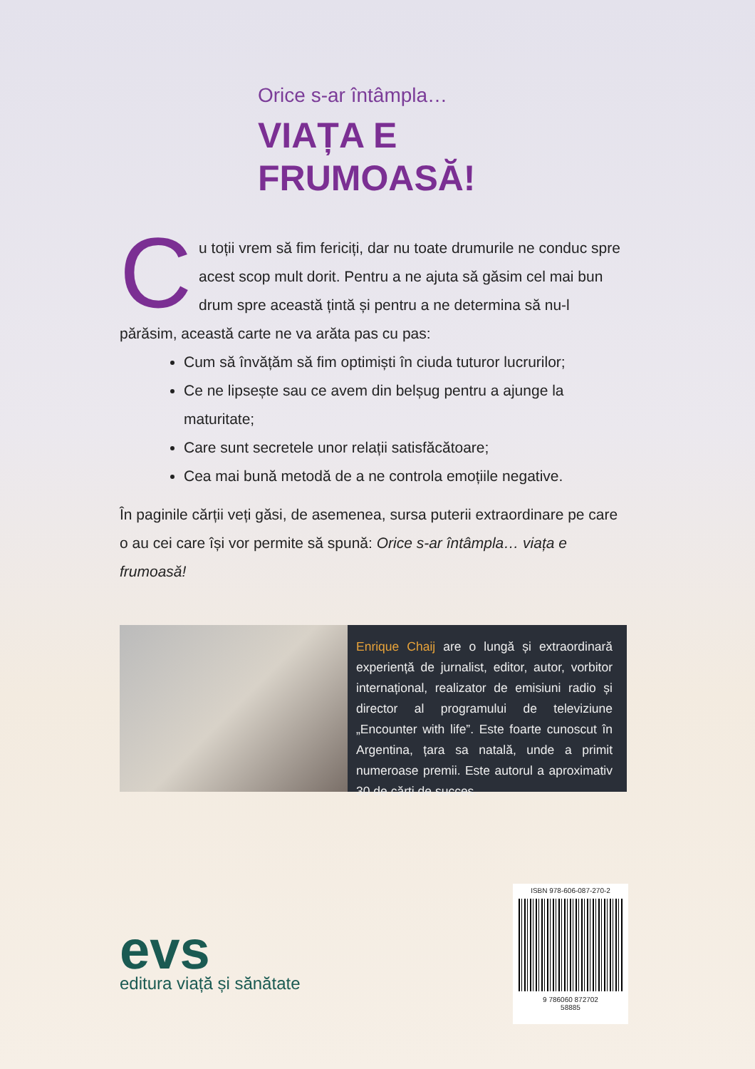Orice s-ar întâmpla…
VIAȚA E
FRUMOASĂ!
Cu toții vrem să fim fericiți, dar nu toate drumurile ne conduc spre acest scop mult dorit. Pentru a ne ajuta să găsim cel mai bun drum spre această țintă și pentru a ne determina să nu-l părăsim, această carte ne va arăta pas cu pas:
Cum să învățăm să fim optimiști în ciuda tuturor lucrurilor;
Ce ne lipsește sau ce avem din belșug pentru a ajunge la maturitate;
Care sunt secretele unor relații satisfăcătoare;
Cea mai bună metodă de a ne controla emoțiile negative.
În paginile cărții veți găsi, de asemenea, sursa puterii extraordinare pe care o au cei care își vor permite să spună: Orice s-ar întâmpla… viața e frumoasă!
Enrique Chaij are o lungă și extraordinară experiență de jurnalist, editor, autor, vorbitor internațional, realizator de emisiuni radio și director al programului de televiziune „Encounter with life”. Este foarte cunoscut în Argentina, țara sa natală, unde a primit numeroase premii. Este autorul a aproximativ 30 de cărți de succes.
evs
editura viață și sănătate
ISBN 978-606-087-270-2
9 786060 872702
58885